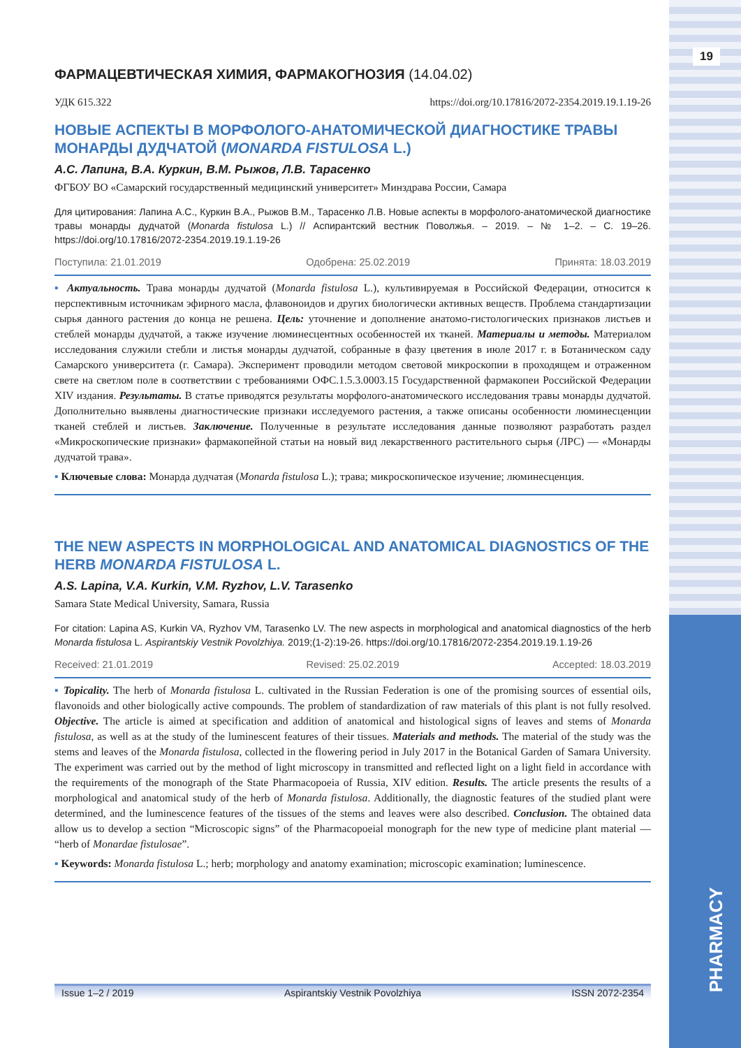19
PHARMACY
ФАРМАЦЕВТИЧЕСКАЯ ХИМИЯ, ФАРМАКОГНОЗИЯ (14.04.02)
УДК 615.322 https://doi.org/10.17816/2072-2354.2019.19.1.19-26
НОВЫЕ АСПЕКТЫ В МОРФОЛОГО-АНАТОМИЧЕСКОЙ ДИАГНОСТИКЕ ТРАВЫ МОНАРДЫ ДУДЧАТОЙ (MONARDA FISTULOSA L.)
А.С. Лапина, В.А. Куркин, В.М. Рыжов, Л.В. Тарасенко
ФГБОУ ВО «Самарский государственный медицинский университет» Минздрава России, Самара
Для цитирования: Лапина А.С., Куркин В.А., Рыжов В.М., Тарасенко Л.В. Новые аспекты в морфолого-анатомической диагностике травы монарды дудчатой (Monarda fistulosa L.) // Аспирантский вестник Поволжья. – 2019. – № 1–2. – С. 19–26. https://doi.org/10.17816/2072-2354.2019.19.1.19-26
Поступила: 21.01.2019 Одобрена: 25.02.2019 Принята: 18.03.2019
▪ Актуальность. Трава монарды дудчатой (Monarda fistulosa L.), культивируемая в Российской Федерации, относится к перспективным источникам эфирного масла, флавоноидов и других биологически активных веществ. Проблема стандартизации сырья данного растения до конца не решена. Цель: уточнение и дополнение анатомо-гистологических признаков листьев и стеблей монарды дудчатой, а также изучение люминесцентных особенностей их тканей. Материалы и методы. Материалом исследования служили стебли и листья монарды дудчатой, собранные в фазу цветения в июле 2017 г. в Ботаническом саду Самарского университета (г. Самара). Эксперимент проводили методом световой микроскопии в проходящем и отраженном свете на светлом поле в соответствии с требованиями ОФС.1.5.3.0003.15 Государственной фармакопеи Российской Федерации XIV издания. Результаты. В статье приводятся результаты морфолого-анатомического исследования травы монарды дудчатой. Дополнительно выявлены диагностические признаки исследуемого растения, а также описаны особенности люминесценции тканей стеблей и листьев. Заключение. Полученные в результате исследования данные позволяют разработать раздел «Микроскопические признаки» фармакопейной статьи на новый вид лекарственного растительного сырья (ЛРС) — «Монарды дудчатой трава».
▪ Ключевые слова: Монарда дудчатая (Monarda fistulosa L.); трава; микроскопическое изучение; люминесценция.
THE NEW ASPECTS IN MORPHOLOGICAL AND ANATOMICAL DIAGNOSTICS OF THE HERB MONARDA FISTULOSA L.
A.S. Lapina, V.A. Kurkin, V.M. Ryzhov, L.V. Tarasenko
Samara State Medical University, Samara, Russia
For citation: Lapina AS, Kurkin VA, Ryzhov VM, Tarasenko LV. The new aspects in morphological and anatomical diagnostics of the herb Monarda fistulosa L. Aspirantskiy Vestnik Povolzhiya. 2019;(1-2):19-26. https://doi.org/10.17816/2072-2354.2019.19.1.19-26
Received: 21.01.2019 Revised: 25.02.2019 Accepted: 18.03.2019
▪ Topicality. The herb of Monarda fistulosa L. cultivated in the Russian Federation is one of the promising sources of essential oils, flavonoids and other biologically active compounds. The problem of standardization of raw materials of this plant is not fully resolved. Objective. The article is aimed at specification and addition of anatomical and histological signs of leaves and stems of Monarda fistulosa, as well as at the study of the luminescent features of their tissues. Materials and methods. The material of the study was the stems and leaves of the Monarda fistulosa, collected in the flowering period in July 2017 in the Botanical Garden of Samara University. The experiment was carried out by the method of light microscopy in transmitted and reflected light on a light field in accordance with the requirements of the monograph of the State Pharmacopoeia of Russia, XIV edition. Results. The article presents the results of a morphological and anatomical study of the herb of Monarda fistulosa. Additionally, the diagnostic features of the studied plant were determined, and the luminescence features of the tissues of the stems and leaves were also described. Conclusion. The obtained data allow us to develop a section “Microscopic signs” of the Pharmacopoeial monograph for the new type of medicine plant material — “herb of Monardae fistulosae”.
▪ Keywords: Monarda fistulosa L.; herb; morphology and anatomy examination; microscopic examination; luminescence.
Issue 1–2 / 2019 Aspirantskiy Vestnik Povolzhiya ISSN 2072-2354